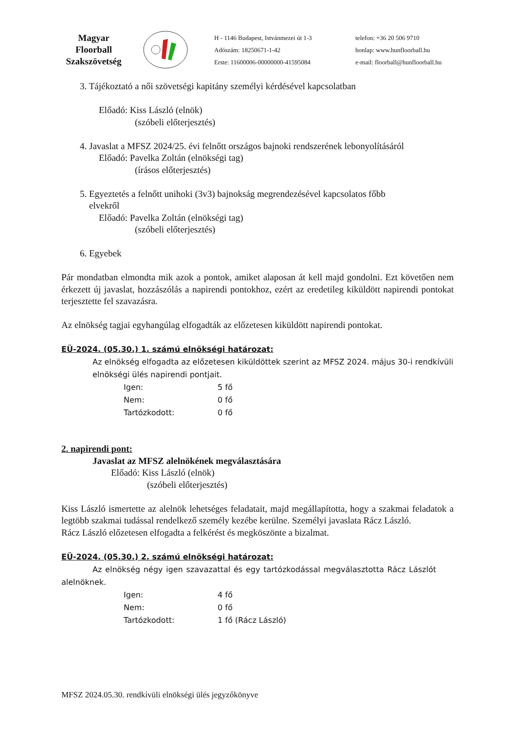Magyar Floorball Szakszövetség
H - 1146 Budapest, Istvánmezei út 1-3
Adószám: 18250671-1-42
Erste: 11600006-00000000-41595084
telefon: +36 20 506 9710
honlap: www.hunfloorball.hu
e-mail: floorball@hunfloorball.hu
3. Tájékoztató a női szövetségi kapitány személyi kérdésével kapcsolatban
Előadó: Kiss László (elnök)
(szóbeli előterjesztés)
4. Javaslat a MFSZ 2024/25. évi felnőtt országos bajnoki rendszerének lebonyolításáról
Előadó: Pavelka Zoltán (elnökségi tag)
(írásos előterjesztés)
5. Egyeztetés a felnőtt unihoki (3v3) bajnokság megrendezésével kapcsolatos főbb
elvekről
Előadó: Pavelka Zoltán (elnökségi tag)
(szóbeli előterjesztés)
6. Egyebek
Pár mondatban elmondta mik azok a pontok, amiket alaposan át kell majd gondolni. Ezt követően nem érkezett új javaslat, hozzászólás a napirendi pontokhoz, ezért az eredetileg kiküldött napirendi pontokat terjesztette fel szavazásra.
Az elnökség tagjai egyhangúlag elfogadták az előzetesen kiküldött napirendi pontokat.
EÜ-2024. (05.30.) 1. számú elnökségi határozat:
Az elnökség elfogadta az előzetesen kiküldöttek szerint az MFSZ 2024. május 30-i rendkívüli elnökségi ülés napirendi pontjait.
Igen: 5 fő
Nem: 0 fő
Tartózkodott: 0 fő
2. napirendi pont:
Javaslat az MFSZ alelnökének megválasztására
Előadó: Kiss László (elnök)
(szóbeli előterjesztés)
Kiss László ismertette az alelnök lehetséges feladatait, majd megállapította, hogy a szakmai feladatok a legtöbb szakmai tudással rendelkező személy kezébe kerülne. Személyi javaslata Rácz László.
Rácz László előzetesen elfogadta a felkérést és megköszönte a bizalmat.
EÜ-2024. (05.30.) 2. számú elnökségi határozat:
Az elnökség négy igen szavazattal és egy tartózkodással megválasztotta Rácz Lászlót alelnöknek.
Igen: 4 fő
Nem: 0 fő
Tartózkodott: 1 fő (Rácz László)
MFSZ 2024.05.30. rendkívüli elnökségi ülés jegyzőkönyve